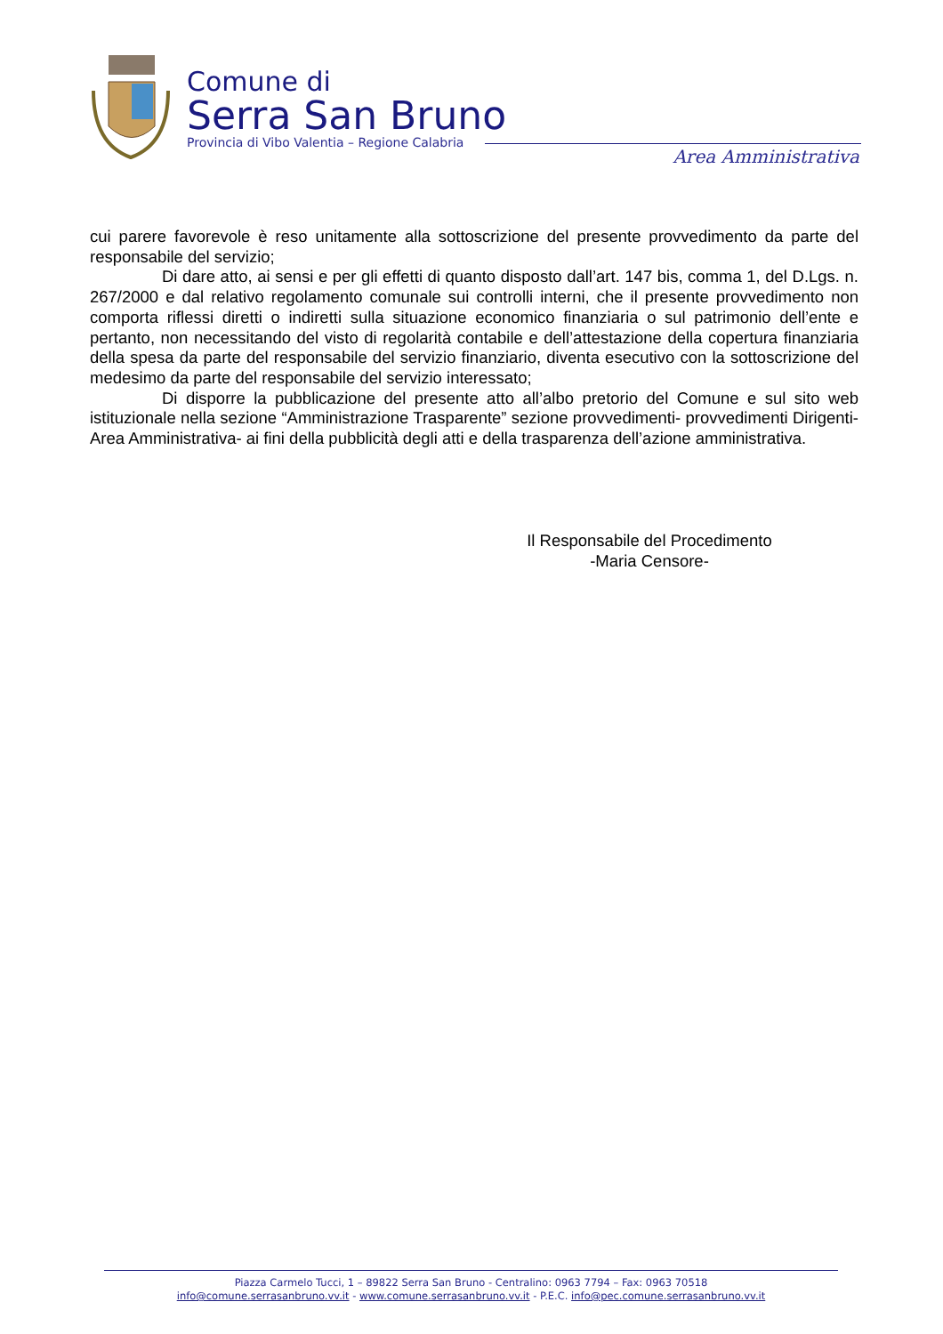Comune di
Serra San Bruno
Provincia di Vibo Valentia – Regione Calabria
Area Amministrativa
cui parere favorevole è reso unitamente alla sottoscrizione del presente provvedimento da parte del responsabile del servizio;
Di dare atto, ai sensi e per gli effetti di quanto disposto dall’art. 147 bis, comma 1, del D.Lgs. n. 267/2000 e dal relativo regolamento comunale sui controlli interni, che il presente provvedimento non comporta riflessi diretti o indiretti sulla situazione economico finanziaria o sul patrimonio dell’ente e pertanto, non necessitando del visto di regolarità contabile e dell’attestazione della copertura finanziaria della spesa da parte del responsabile del servizio finanziario, diventa esecutivo con la sottoscrizione del medesimo da parte del responsabile del servizio interessato;
Di disporre la pubblicazione del presente atto all’albo pretorio del Comune e sul sito web istituzionale nella sezione “Amministrazione Trasparente” sezione provvedimenti- provvedimenti Dirigenti-Area Amministrativa- ai fini della pubblicità degli atti e della trasparenza dell’azione amministrativa.
Il Responsabile del Procedimento
-Maria Censore-
Piazza Carmelo Tucci, 1 – 89822 Serra San Bruno - Centralino: 0963 7794 – Fax: 0963 70518
info@comune.serrasanbruno.vv.it - www.comune.serrasanbruno.vv.it - P.E.C. info@pec.comune.serrasanbruno.vv.it